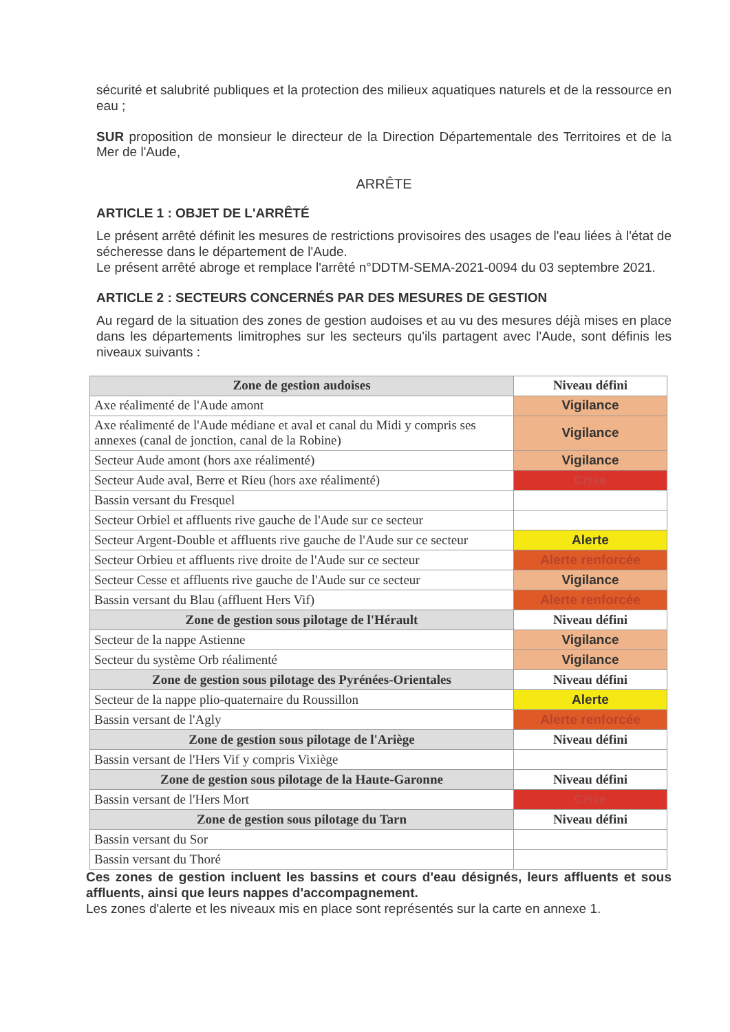sécurité et salubrité publiques et la protection des milieux aquatiques naturels et de la ressource en eau ;
SUR proposition de monsieur le directeur de la Direction Départementale des Territoires et de la Mer de l'Aude,
ARRÊTE
ARTICLE 1 : OBJET DE L'ARRÊTÉ
Le présent arrêté définit les mesures de restrictions provisoires des usages de l'eau liées à l'état de sécheresse dans le département de l'Aude.
Le présent arrêté abroge et remplace l'arrêté n°DDTM-SEMA-2021-0094 du 03 septembre 2021.
ARTICLE 2 : SECTEURS CONCERNÉS PAR DES MESURES DE GESTION
Au regard de la situation des zones de gestion audoises et au vu des mesures déjà mises en place dans les départements limitrophes sur les secteurs qu'ils partagent avec l'Aude, sont définis les niveaux suivants :
| Zone de gestion audoises | Niveau défini |
| --- | --- |
| Axe réalimenté de l'Aude amont | Vigilance |
| Axe réalimenté de l'Aude médiane et aval et canal du Midi y compris ses annexes (canal de jonction, canal de la Robine) | Vigilance |
| Secteur Aude amont (hors axe réalimenté) | Vigilance |
| Secteur Aude aval, Berre et Rieu (hors axe réalimenté) | Crise |
| Bassin versant du Fresquel | |
| Secteur Orbiel et affluents rive gauche de l'Aude sur ce secteur | |
| Secteur Argent-Double et affluents rive gauche de l'Aude sur ce secteur | Alerte |
| Secteur Orbieu et affluents rive droite de l'Aude sur ce secteur | Alerte renforcée |
| Secteur Cesse et affluents rive gauche de l'Aude sur ce secteur | Vigilance |
| Bassin versant du Blau (affluent Hers Vif) | Alerte renforcée |
| Zone de gestion sous pilotage de l'Hérault | Niveau défini |
| Secteur de la nappe Astienne | Vigilance |
| Secteur du système Orb réalimenté | Vigilance |
| Zone de gestion sous pilotage des Pyrénées-Orientales | Niveau défini |
| Secteur de la nappe plio-quaternaire du Roussillon | Alerte |
| Bassin versant de l'Agly | Alerte renforcée |
| Zone de gestion sous pilotage de l'Ariège | Niveau défini |
| Bassin versant de l'Hers Vif y compris Vixiège | |
| Zone de gestion sous pilotage de la Haute-Garonne | Niveau défini |
| Bassin versant de l'Hers Mort | Crise |
| Zone de gestion sous pilotage du Tarn | Niveau défini |
| Bassin versant du Sor | |
| Bassin versant du Thoré | |
Ces zones de gestion incluent les bassins et cours d'eau désignés, leurs affluents et sous affluents, ainsi que leurs nappes d'accompagnement.
Les zones d'alerte et les niveaux mis en place sont représentés sur la carte en annexe 1.